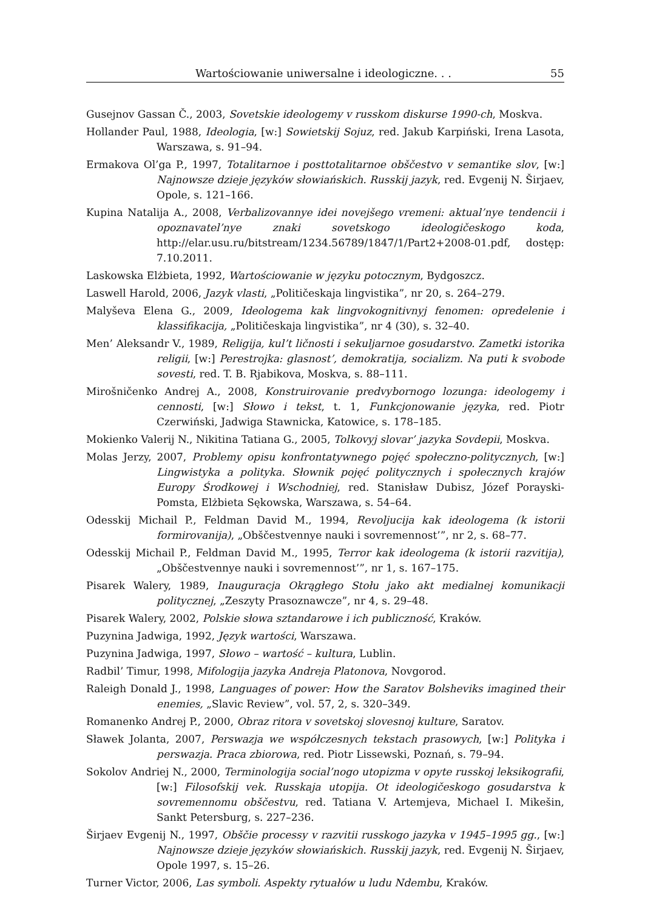Wartościowanie uniwersalne i ideologiczne. . . 55
Gusejnov Gassan Č., 2003, Sovetskie ideologemy v russkom diskurse 1990-ch, Moskva.
Hollander Paul, 1988, Ideologia, [w:] Sowietskij Sojuz, red. Jakub Karpiński, Irena Lasota, Warszawa, s. 91–94.
Ermakova Ol’ga P., 1997, Totalitarnoe i posttotalitarnoe obščestvo v semantike slov, [w:] Najnowsze dzieje języków słowiańskich. Russkij jazyk, red. Evgenij N. Širjaev, Opole, s. 121–166.
Kupina Natalija A., 2008, Verbalizovannye idei novejšego vremeni: aktual’nye tendencii i opoznavatel’nye znaki sovetskogo ideologičeskogo koda, http://elar.usu.ru/bitstream/1234.56789/1847/1/Part2+2008-01.pdf, dostęp: 7.10.2011.
Laskowska Elżbieta, 1992, Wartościowanie w języku potocznym, Bydgoszcz.
Laswell Harold, 2006, Jazyk vlasti, „Političeskaja lingvistika”, nr 20, s. 264–279.
Malyševa Elena G., 2009, Ideologema kak lingvokognitivnyj fenomen: opredelenie i klassifikacija, „Političeskaja lingvistika”, nr 4 (30), s. 32–40.
Men’ Aleksandr V., 1989, Religija, kul’t ličnosti i sekuljarnoe gosudarstvo. Zametki istorika religii, [w:] Perestrojka: glasnost’, demokratija, socializm. Na puti k svobode sovesti, red. T. B. Rjabikova, Moskva, s. 88–111.
Mirošničenko Andrej A., 2008, Konstruirovanie predvybornogo lozunga: ideologemy i cennosti, [w:] Słowo i tekst, t. 1, Funkcjonowanie języka, red. Piotr Czerwiński, Jadwiga Stawnicka, Katowice, s. 178–185.
Mokienko Valerij N., Nikitina Tatiana G., 2005, Tolkovyj slovar’ jazyka Sovdepii, Moskva.
Molas Jerzy, 2007, Problemy opisu konfrontatywnego pojęć społeczno-politycznych, [w:] Lingwistyka a polityka. Słownik pojęć politycznych i społecznych krajów Europy Środkowej i Wschodniej, red. Stanisław Dubisz, Józef Porayski-Pomsta, Elżbieta Sękowska, Warszawa, s. 54–64.
Odesskij Michail P., Feldman David M., 1994, Revoljucija kak ideologema (k istorii formirovanija), „Obščestvennye nauki i sovremennost’”, nr 2, s. 68–77.
Odesskij Michail P., Feldman David M., 1995, Terror kak ideologema (k istorii razvitija), „Obščestvennye nauki i sovremennost’”, nr 1, s. 167–175.
Pisarek Walery, 1989, Inauguracja Okrągłego Stołu jako akt medialnej komunikacji politycznej, „Zeszyty Prasoznawcze”, nr 4, s. 29–48.
Pisarek Walery, 2002, Polskie słowa sztandarowe i ich publiczność, Kraków.
Puzynina Jadwiga, 1992, Język wartości, Warszawa.
Puzynina Jadwiga, 1997, Słowo – wartość – kultura, Lublin.
Radbil’ Timur, 1998, Mifologija jazyka Andreja Platonova, Novgorod.
Raleigh Donald J., 1998, Languages of power: How the Saratov Bolsheviks imagined their enemies, „Slavic Review”, vol. 57, 2, s. 320–349.
Romanenko Andrej P., 2000, Obraz ritora v sovetskoj slovesnoj kulture, Saratov.
Sławek Jolanta, 2007, Perswazja we współczesnych tekstach prasowych, [w:] Polityka i perswazja. Praca zbiorowa, red. Piotr Lissewski, Poznań, s. 79–94.
Sokolov Andriej N., 2000, Terminologija social’nogo utopizma v opyte russkoj leksikografii, [w:] Filosofskij vek. Russkaja utopija. Ot ideologičeskogo gosudarstva k sovremennomu obščestvu, red. Tatiana V. Artemjeva, Michael I. Mikešin, Sankt Petersburg, s. 227–236.
Širjaev Evgenij N., 1997, Obščie processy v razvitii russkogo jazyka v 1945–1995 gg., [w:] Najnowsze dzieje języków słowiańskich. Russkij jazyk, red. Evgenij N. Širjaev, Opole 1997, s. 15–26.
Turner Victor, 2006, Las symboli. Aspekty rytuałów u ludu Ndembu, Kraków.